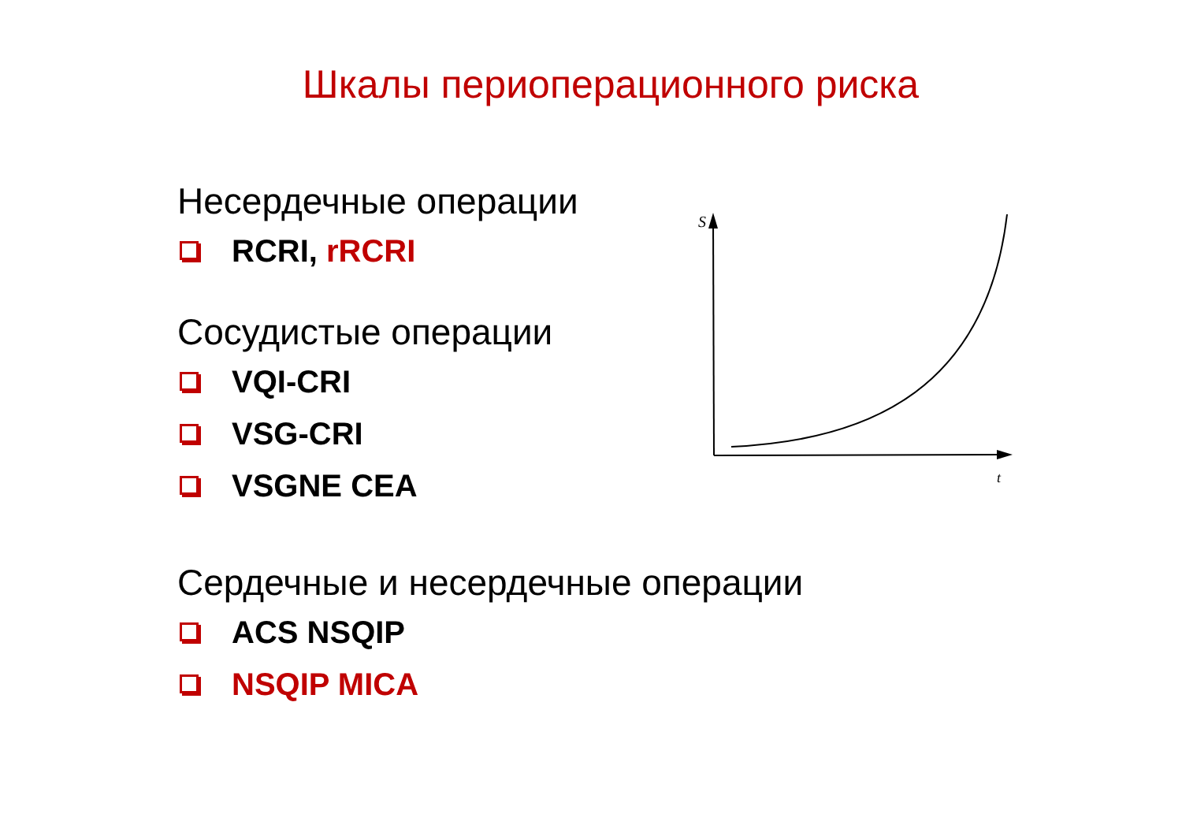Шкалы периоперационного риска
Несердечные операции
RCRI, rRCRI
Сосудистые операции
VQI-CRI
VSG-CRI
VSGNE CEA
Сердечные и несердечные операции
ACS NSQIP
NSQIP MICA
S
t